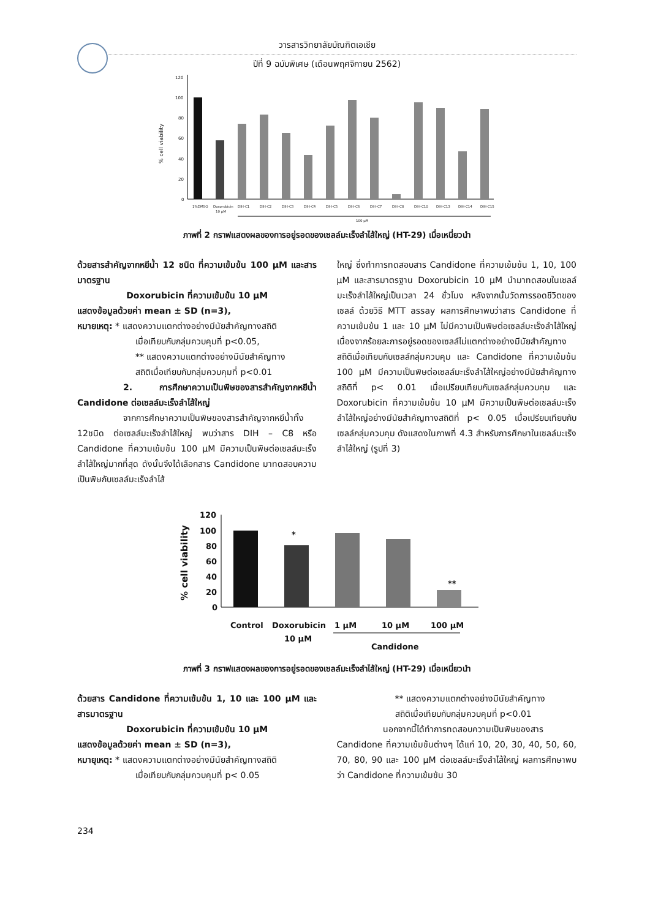วารสารวิทยาลัยบัณฑิตเอเซีย
ปีที่ 9 ฉบับพิเศษ (เดือนพฤศจิกายน 2562)
120
100
80
60
40
20
0
% cell viability
1%DMSO
Doxorubicin
10 µM
DIH-C1
DIH-C2
DIH-C3
DIH-C4
DIH-C5
DIH-C6
DIH-C7
DIH-C8
DIH-C10
DIH-C13
DIH-C14
DIH-C15
100 µM
ภาพที่ 2 กราฟแสดงผลของการอยู่รอดของเซลล์มะเร็งลำไส้ใหญ่ (HT-29) เมื่อเหนี่ยวนำ
ด้วยสารสำคัญจากหยีน้ำ 12 ชนิด ที่ความเข้มข้น 100 µM และสารมาตรฐาน
Doxorubicin ที่ความเข้มข้น 10 µM
แสดงข้อมูลด้วยค่า mean ± SD (n=3),
หมายเหตุ: * แสดงความแตกต่างอย่างมีนัยสำคัญทางสถิติ
เมื่อเทียบกับกลุ่มควบคุมที่ p<0.05,
** แสดงความแตกต่างอย่างมีนัยสำคัญทาง
สถิติเมื่อเทียบกับกลุ่มควบคุมที่ p<0.01
2. การศึกษาความเป็นพิษของสารสำคัญจากหยีน้ำ Candidone ต่อเซลล์มะเร็งลำไส้ใหญ่
จากการศึกษาความเป็นพิษของสารสำคัญจากหยีน้ำทั้ง 12ชนิด ต่อเซลล์มะเร็งลำไส้ใหญ่ พบว่าสาร DIH – C8 หรือ Candidone ที่ความเข้มข้น 100 µM มีความเป็นพิษต่อเซลล์มะเร็งลำไส้ใหญ่มากที่สุด ดังนั้นจึงได้เลือกสาร Candidone มาทดสอบความเป็นพิษกับเซลล์มะเร็งลำไส้
ใหญ่ ซึ่งทำการทดสอบสาร Candidone ที่ความเข้มข้น 1, 10, 100 µM และสารมาตรฐาน Doxorubicin 10 µM นำมาทดสอบในเซลล์มะเร็งลำไส้ใหญ่เป็นเวลา 24 ชั่วโมง หลังจากนั้นวัดการรอดชีวิตของเซลล์ ด้วยวิธี MTT assay ผลการศึกษาพบว่าสาร Candidone ที่ความเข้มข้น 1 และ 10 µM ไม่มีความเป็นพิษต่อเซลล์มะเร็งลำไส้ใหญ่ เนื่องจากร้อยละการอยู่รอดของเซลล์ไม่แตกต่างอย่างมีนัยสำคัญทางสถิติเมื่อเทียบกับเซลล์กลุ่มควบคุม และ Candidone ที่ความเข้มข้น 100 µM มีความเป็นพิษต่อเซลล์มะเร็งลำไส้ใหญ่อย่างมีนัยสำคัญทางสถิติที่ p< 0.01 เมื่อเปรียบเทียบกับเซลล์กลุ่มควบคุม และ Doxorubicin ที่ความเข้มข้น 10 µM มีความเป็นพิษต่อเซลล์มะเร็งลำไส้ใหญ่อย่างมีนัยสำคัญทางสถิติที่ p< 0.05 เมื่อเปรียบเทียบกับเซลล์กลุ่มควบคุม ดังแสดงในภาพที่ 4.3 สำหรับการศึกษาในเซลล์มะเร็งลำไส้ใหญ่ (รูปที่ 3)
120
100
80
60
40
20
0
% cell viability
Control
Doxorubicin
10 µM
1 µM
10 µM
100 µM
Candidone
*
**
ภาพที่ 3 กราฟแสดงผลของการอยู่รอดของเซลล์มะเร็งลำไส้ใหญ่ (HT-29) เมื่อเหนี่ยวนำ
ด้วยสาร Candidone ที่ความเข้มข้น 1, 10 และ 100 µM และสารมาตรฐาน
Doxorubicin ที่ความเข้มข้น 10 µM
แสดงข้อมูลด้วยค่า mean ± SD (n=3),
หมายุเหตุ: * แสดงความแตกต่างอย่างมีนัยสำคัญทางสถิติ
เมื่อเทียบกับกลุ่มควบคุมที่ p< 0.05
** แสดงความแตกต่างอย่างมีนัยสำคัญทาง
สถิติเมื่อเทียบกับกลุ่มควบคุมที่ p<0.01
นอกจากนี้ได้ทำการทดสอบความเป็นพิษของสาร Candidone ที่ความเข้มข้นต่างๆ ได้แก่ 10, 20, 30, 40, 50, 60, 70, 80, 90 และ 100 µM ต่อเซลล์มะเร็งลำไส้ใหญ่ ผลการศึกษาพบว่า Candidone ที่ความเข้มข้น 30
234